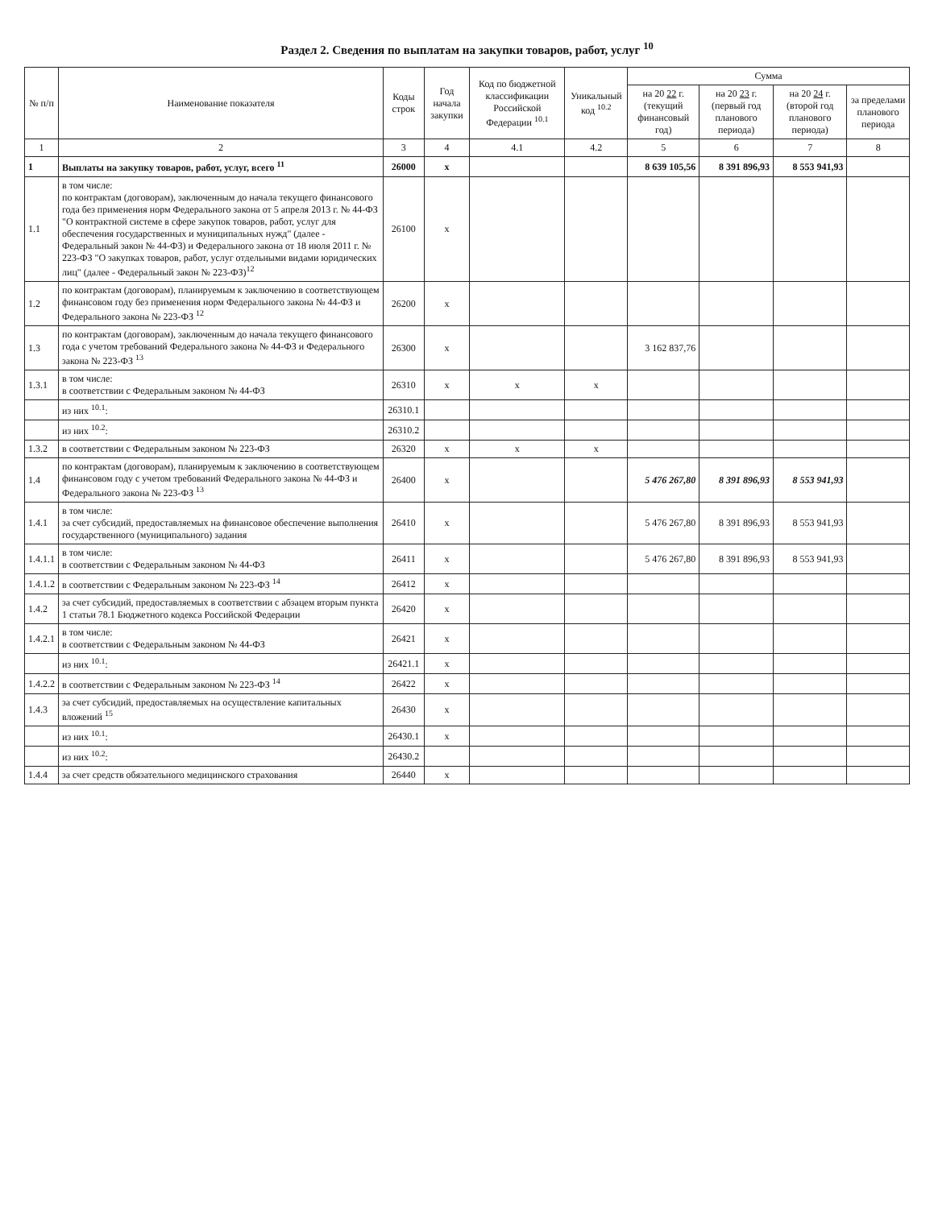Раздел 2. Сведения по выплатам на закупки товаров, работ, услуг <sup>10</sup>
| № п/п | Наименование показателя | Коды строк | Год начала закупки | Код по бюджетной классификации Российской Федерации <sup>10.1</sup> | Уникальный код <sup>10.2</sup> | Сумма | | | |
| --- | --- | --- | --- | --- | --- | --- | --- | --- | --- |
| | | | | | | на 20 22 г. (текущий финансовый год) | на 20 23 г. (первый год планового периода) | на 20 24 г. (второй год планового периода) | за пределами планового периода |
| 1 | 2 | 3 | 4 | 4.1 | 4.2 | 5 | 6 | 7 | 8 |
| 1 | Выплаты на закупку товаров, работ, услуг, всего <sup>11</sup> | 26000 | x | | | 8 639 105,56 | 8 391 896,93 | 8 553 941,93 | |
| 1.1 | в том числе: по контрактам (договорам), заключенным до начала текущего финансового года без применения норм Федерального закона от 5 апреля 2013 г. № 44-ФЗ "О контрактной системе в сфере закупок товаров, работ, услуг для обеспечения государственных и муниципальных нужд" (далее - Федеральный закон № 44-ФЗ) и Федерального закона от 18 июля 2011 г. № 223-ФЗ "О закупках товаров, работ, услуг отдельными видами юридических лиц" (далее - Федеральный закон № 223-ФЗ)<sup>12</sup> | 26100 | x | | | | | | |
| 1.2 | по контрактам (договорам), планируемым к заключению в соответствующем финансовом году без применения норм Федерального закона № 44-ФЗ и Федерального закона № 223-ФЗ <sup>12</sup> | 26200 | x | | | | | | |
| 1.3 | по контрактам (договорам), заключенным до начала текущего финансового года с учетом требований Федерального закона № 44-ФЗ и Федерального закона № 223-ФЗ <sup>13</sup> | 26300 | x | | | 3 162 837,76 | | | |
| 1.3.1 | в том числе: в соответствии с Федеральным законом № 44-ФЗ | 26310 | x | x | x | | | | |
| | из них <sup>10.1</sup>: | 26310.1 | | | | | | | |
| | из них <sup>10.2</sup>: | 26310.2 | | | | | | | |
| 1.3.2 | в соответствии с Федеральным законом № 223-ФЗ | 26320 | x | x | x | | | | |
| 1.4 | по контрактам (договорам), планируемым к заключению в соответствующем финансовом году с учетом требований Федерального закона № 44-ФЗ и Федерального закона № 223-ФЗ <sup>13</sup> | 26400 | x | | | 5 476 267,80 | 8 391 896,93 | 8 553 941,93 | |
| 1.4.1 | в том числе: за счет субсидий, предоставляемых на финансовое обеспечение выполнения государственного (муниципального) задания | 26410 | x | | | 5 476 267,80 | 8 391 896,93 | 8 553 941,93 | |
| 1.4.1.1 | в том числе: в соответствии с Федеральным законом № 44-ФЗ | 26411 | x | | | 5 476 267,80 | 8 391 896,93 | 8 553 941,93 | |
| 1.4.1.2 | в соответствии с Федеральным законом № 223-ФЗ <sup>14</sup> | 26412 | x | | | | | | |
| 1.4.2 | за счет субсидий, предоставляемых в соответствии с абзацем вторым пункта 1 статьи 78.1 Бюджетного кодекса Российской Федерации | 26420 | x | | | | | | |
| 1.4.2.1 | в том числе: в соответствии с Федеральным законом № 44-ФЗ | 26421 | x | | | | | | |
| | из них <sup>10.1</sup>: | 26421.1 | x | | | | | | |
| 1.4.2.2 | в соответствии с Федеральным законом № 223-ФЗ <sup>14</sup> | 26422 | x | | | | | | |
| 1.4.3 | за счет субсидий, предоставляемых на осуществление капитальных вложений <sup>15</sup> | 26430 | x | | | | | | |
| | из них <sup>10.1</sup>: | 26430.1 | x | | | | | | |
| | из них <sup>10.2</sup>: | 26430.2 | | | | | | | |
| 1.4.4 | за счет средств обязательного медицинского страхования | 26440 | x | | | | | | |